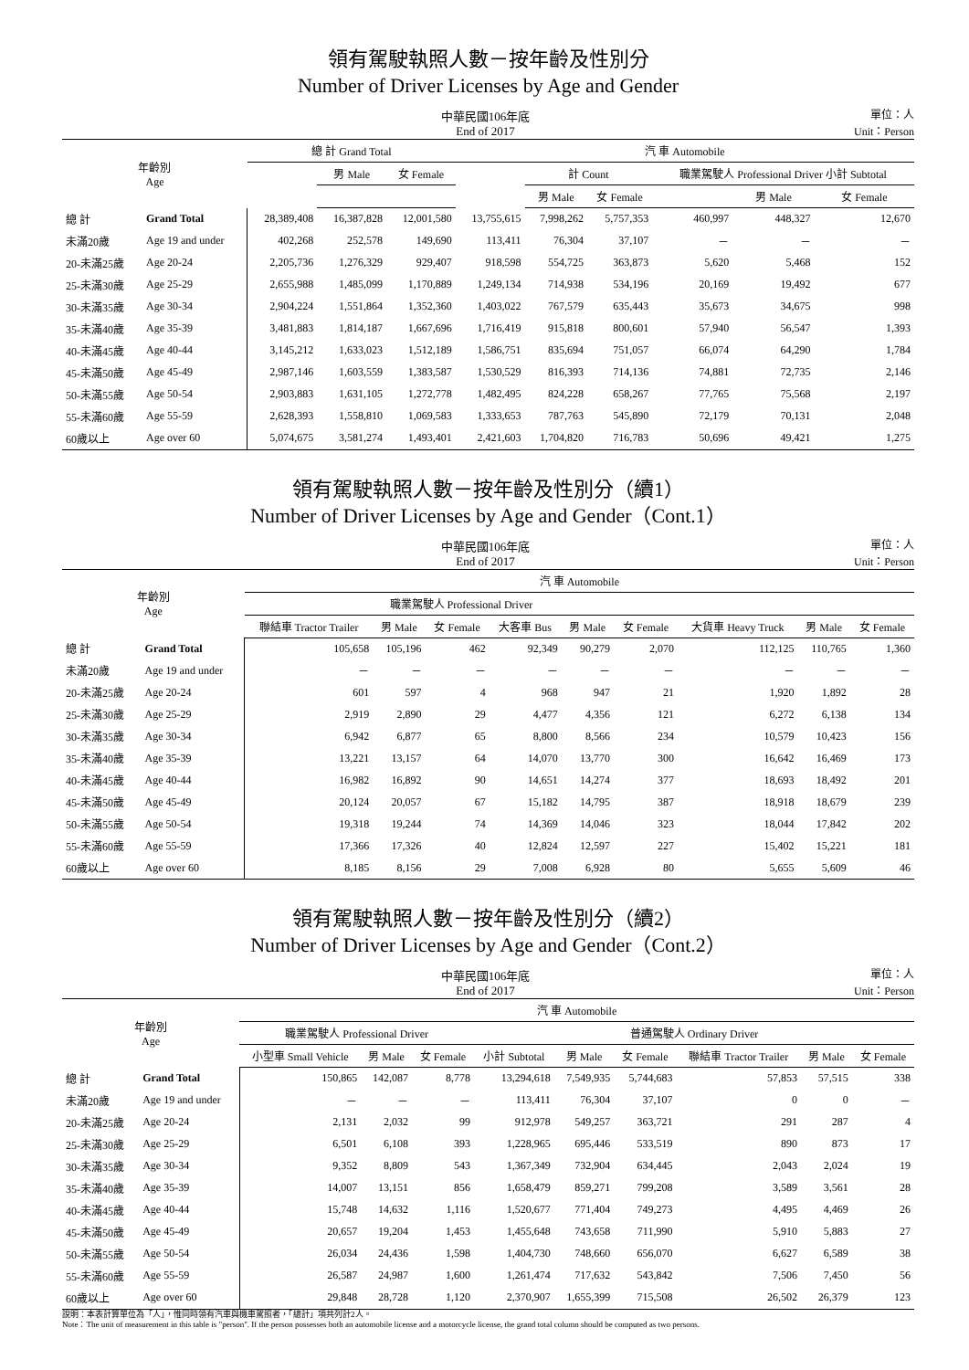領有駕駛執照人數－按年齡及性別分
Number of Driver Licenses by Age and Gender
中華民國106年底
End of 2017
單位：人
Unit：Person
| 年齡別 Age | | 總 計 Grand Total | | | 汽 車 Automobile | | | | | |
| --- | --- | --- | --- | --- | --- | --- | --- | --- | --- | --- |
| | | | 男 Male | 女 Female | | 計 Count | | 職業駕駛人 Professional Driver 小計 Subtotal | | |
| | | | | | | 男 Male | 女 Female | | 男 Male | 女 Female |
| 總 計 | Grand Total | 28,389,408 | 16,387,828 | 12,001,580 | 13,755,615 | 7,998,262 | 5,757,353 | 460,997 | 448,327 | 12,670 |
| 未滿20歲 | Age 19 and under | 402,268 | 252,578 | 149,690 | 113,411 | 76,304 | 37,107 | － | － | － |
| 20-未滿25歲 | Age 20-24 | 2,205,736 | 1,276,329 | 929,407 | 918,598 | 554,725 | 363,873 | 5,620 | 5,468 | 152 |
| 25-未滿30歲 | Age 25-29 | 2,655,988 | 1,485,099 | 1,170,889 | 1,249,134 | 714,938 | 534,196 | 20,169 | 19,492 | 677 |
| 30-未滿35歲 | Age 30-34 | 2,904,224 | 1,551,864 | 1,352,360 | 1,403,022 | 767,579 | 635,443 | 35,673 | 34,675 | 998 |
| 35-未滿40歲 | Age 35-39 | 3,481,883 | 1,814,187 | 1,667,696 | 1,716,419 | 915,818 | 800,601 | 57,940 | 56,547 | 1,393 |
| 40-未滿45歲 | Age 40-44 | 3,145,212 | 1,633,023 | 1,512,189 | 1,586,751 | 835,694 | 751,057 | 66,074 | 64,290 | 1,784 |
| 45-未滿50歲 | Age 45-49 | 2,987,146 | 1,603,559 | 1,383,587 | 1,530,529 | 816,393 | 714,136 | 74,881 | 72,735 | 2,146 |
| 50-未滿55歲 | Age 50-54 | 2,903,883 | 1,631,105 | 1,272,778 | 1,482,495 | 824,228 | 658,267 | 77,765 | 75,568 | 2,197 |
| 55-未滿60歲 | Age 55-59 | 2,628,393 | 1,558,810 | 1,069,583 | 1,333,653 | 787,763 | 545,890 | 72,179 | 70,131 | 2,048 |
| 60歲以上 | Age over 60 | 5,074,675 | 3,581,274 | 1,493,401 | 2,421,603 | 1,704,820 | 716,783 | 50,696 | 49,421 | 1,275 |
領有駕駛執照人數－按年齡及性別分（續1）
Number of Driver Licenses by Age and Gender（Cont.1）
中華民國106年底
End of 2017
單位：人
Unit：Person
| 年齡別 Age | | 汽 車 Automobile | | | | | | | | |
| --- | --- | --- | --- | --- | --- | --- | --- | --- | --- | --- |
| | | 職業駕駛人 Professional Driver | | | | | | | | |
| | | 聯結車 Tractor Trailer | 男 Male | 女 Female | 大客車 Bus | 男 Male | 女 Female | 大貨車 Heavy Truck | 男 Male | 女 Female |
| 總 計 | Grand Total | 105,658 | 105,196 | 462 | 92,349 | 90,279 | 2,070 | 112,125 | 110,765 | 1,360 |
| 未滿20歲 | Age 19 and under | － | － | － | － | － | － | － | － | － |
| 20-未滿25歲 | Age 20-24 | 601 | 597 | 4 | 968 | 947 | 21 | 1,920 | 1,892 | 28 |
| 25-未滿30歲 | Age 25-29 | 2,919 | 2,890 | 29 | 4,477 | 4,356 | 121 | 6,272 | 6,138 | 134 |
| 30-未滿35歲 | Age 30-34 | 6,942 | 6,877 | 65 | 8,800 | 8,566 | 234 | 10,579 | 10,423 | 156 |
| 35-未滿40歲 | Age 35-39 | 13,221 | 13,157 | 64 | 14,070 | 13,770 | 300 | 16,642 | 16,469 | 173 |
| 40-未滿45歲 | Age 40-44 | 16,982 | 16,892 | 90 | 14,651 | 14,274 | 377 | 18,693 | 18,492 | 201 |
| 45-未滿50歲 | Age 45-49 | 20,124 | 20,057 | 67 | 15,182 | 14,795 | 387 | 18,918 | 18,679 | 239 |
| 50-未滿55歲 | Age 50-54 | 19,318 | 19,244 | 74 | 14,369 | 14,046 | 323 | 18,044 | 17,842 | 202 |
| 55-未滿60歲 | Age 55-59 | 17,366 | 17,326 | 40 | 12,824 | 12,597 | 227 | 15,402 | 15,221 | 181 |
| 60歲以上 | Age over 60 | 8,185 | 8,156 | 29 | 7,008 | 6,928 | 80 | 5,655 | 5,609 | 46 |
領有駕駛執照人數－按年齡及性別分（續2）
Number of Driver Licenses by Age and Gender（Cont.2）
中華民國106年底
End of 2017
單位：人
Unit：Person
| 年齡別 Age | | 汽 車 Automobile | | | | | | | | |
| --- | --- | --- | --- | --- | --- | --- | --- | --- | --- | --- |
| | | 職業駕駛人 Professional Driver | | | 普通駕駛人 Ordinary Driver | | | | | |
| | | 小型車 Small Vehicle | 男 Male | 女 Female | 小計 Subtotal | 男 Male | 女 Female | 聯結車 Tractor Trailer | 男 Male | 女 Female |
| 總 計 | Grand Total | 150,865 | 142,087 | 8,778 | 13,294,618 | 7,549,935 | 5,744,683 | 57,853 | 57,515 | 338 |
| 未滿20歲 | Age 19 and under | － | － | － | 113,411 | 76,304 | 37,107 | 0 | 0 | － |
| 20-未滿25歲 | Age 20-24 | 2,131 | 2,032 | 99 | 912,978 | 549,257 | 363,721 | 291 | 287 | 4 |
| 25-未滿30歲 | Age 25-29 | 6,501 | 6,108 | 393 | 1,228,965 | 695,446 | 533,519 | 890 | 873 | 17 |
| 30-未滿35歲 | Age 30-34 | 9,352 | 8,809 | 543 | 1,367,349 | 732,904 | 634,445 | 2,043 | 2,024 | 19 |
| 35-未滿40歲 | Age 35-39 | 14,007 | 13,151 | 856 | 1,658,479 | 859,271 | 799,208 | 3,589 | 3,561 | 28 |
| 40-未滿45歲 | Age 40-44 | 15,748 | 14,632 | 1,116 | 1,520,677 | 771,404 | 749,273 | 4,495 | 4,469 | 26 |
| 45-未滿50歲 | Age 45-49 | 20,657 | 19,204 | 1,453 | 1,455,648 | 743,658 | 711,990 | 5,910 | 5,883 | 27 |
| 50-未滿55歲 | Age 50-54 | 26,034 | 24,436 | 1,598 | 1,404,730 | 748,660 | 656,070 | 6,627 | 6,589 | 38 |
| 55-未滿60歲 | Age 55-59 | 26,587 | 24,987 | 1,600 | 1,261,474 | 717,632 | 543,842 | 7,506 | 7,450 | 56 |
| 60歲以上 | Age over 60 | 29,848 | 28,728 | 1,120 | 2,370,907 | 1,655,399 | 715,508 | 26,502 | 26,379 | 123 |
說明：本表計算單位為「人」，惟同時領有汽車與機車駕照者，「總計」項共列計2人。
Note：The unit of measurement in this table is "person". If the person possesses both an automobile license and a motorcycle license, the grand total column should be computed as two persons.